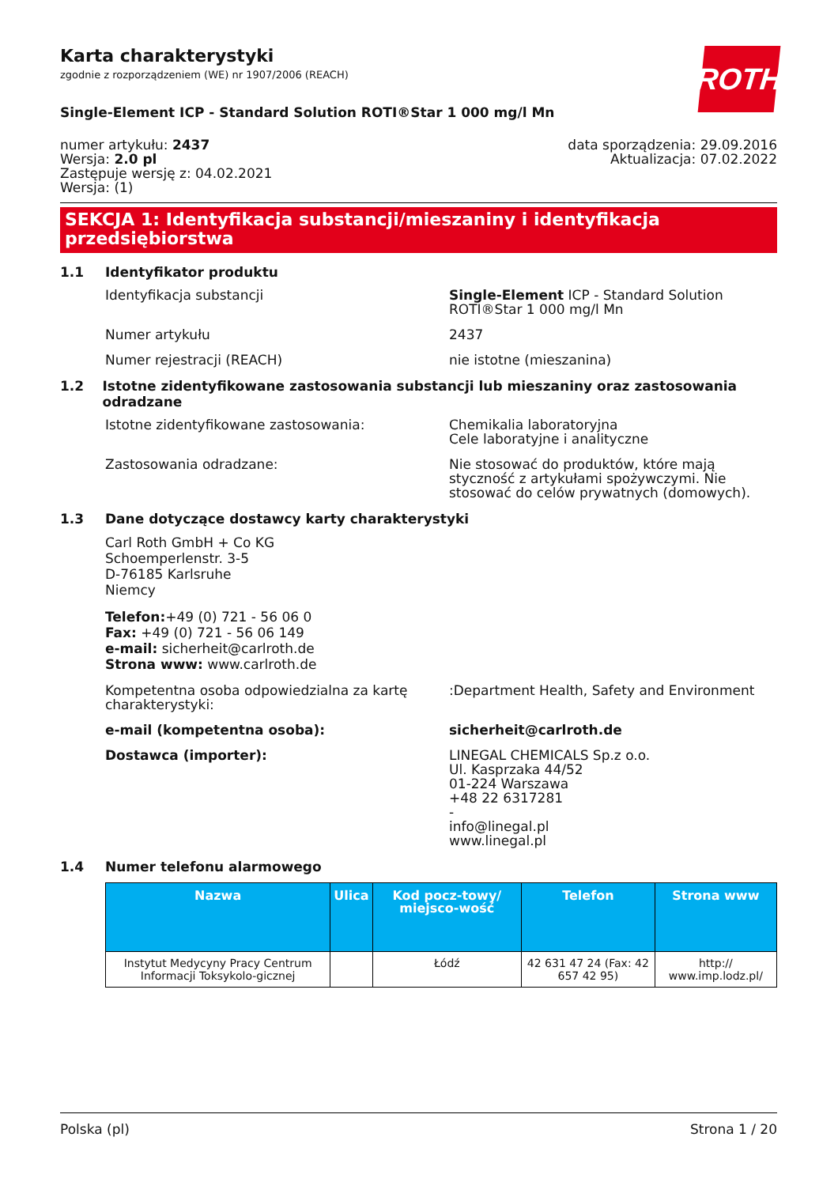ROTH
Karta charakterystyki
zgodnie z rozporządzeniem (WE) nr 1907/2006 (REACH)
Single-Element ICP - Standard Solution ROTI®Star 1 000 mg/l Mn
numer artykułu: 2437
Wersja: 2.0 pl
Zastępuje wersję z: 04.02.2021
Wersja: (1)
data sporządzenia: 29.09.2016
Aktualizacja: 07.02.2022
SEKCJA 1: Identyfikacja substancji/mieszaniny i identyfikacja przedsiębiorstwa
1.1 Identyfikator produktu
Identyfikacja substancji Single-Element ICP - Standard Solution ROTI®Star 1 000 mg/l Mn
Numer artykułu 2437
Numer rejestracji (REACH) nie istotne (mieszanina)
1.2 Istotne zidentyfikowane zastosowania substancji lub mieszaniny oraz zastosowania odradzane
Istotne zidentyfikowane zastosowania: Chemikalia laboratoryjna
Cele laboratyjne i analityczne
Zastosowania odradzane: Nie stosować do produktów, które mają styczność z artykułami spożywczymi. Nie stosować do celów prywatnych (domowych).
1.3 Dane dotyczące dostawcy karty charakterystyki
Carl Roth GmbH + Co KG
Schoemperlenstr. 3-5
D-76185 Karlsruhe
Niemcy
Telefon:+49 (0) 721 - 56 06 0
Fax: +49 (0) 721 - 56 06 149
e-mail: sicherheit@carlroth.de
Strona www: www.carlroth.de
Kompetentna osoba odpowiedzialna za kartę charakterystyki:
:Department Health, Safety and Environment
e-mail (kompetentna osoba): sicherheit@carlroth.de
Dostawca (importer): LINEGAL CHEMICALS Sp.z o.o.
Ul. Kasprzaka 44/52
01-224 Warszawa
+48 22 6317281
-
info@linegal.pl
www.linegal.pl
1.4 Numer telefonu alarmowego
| Nazwa | Ulica | Kod pocz-towy/ miejsco-wość | Telefon | Strona www |
| --- | --- | --- | --- | --- |
| Instytut Medycyny Pracy Centrum Informacji Toksykolo-gicznej | | Łódź | 42 631 47 24 (Fax: 42 657 42 95) | http:// www.imp.lodz.pl/ |
Polska (pl) Strona 1 / 20